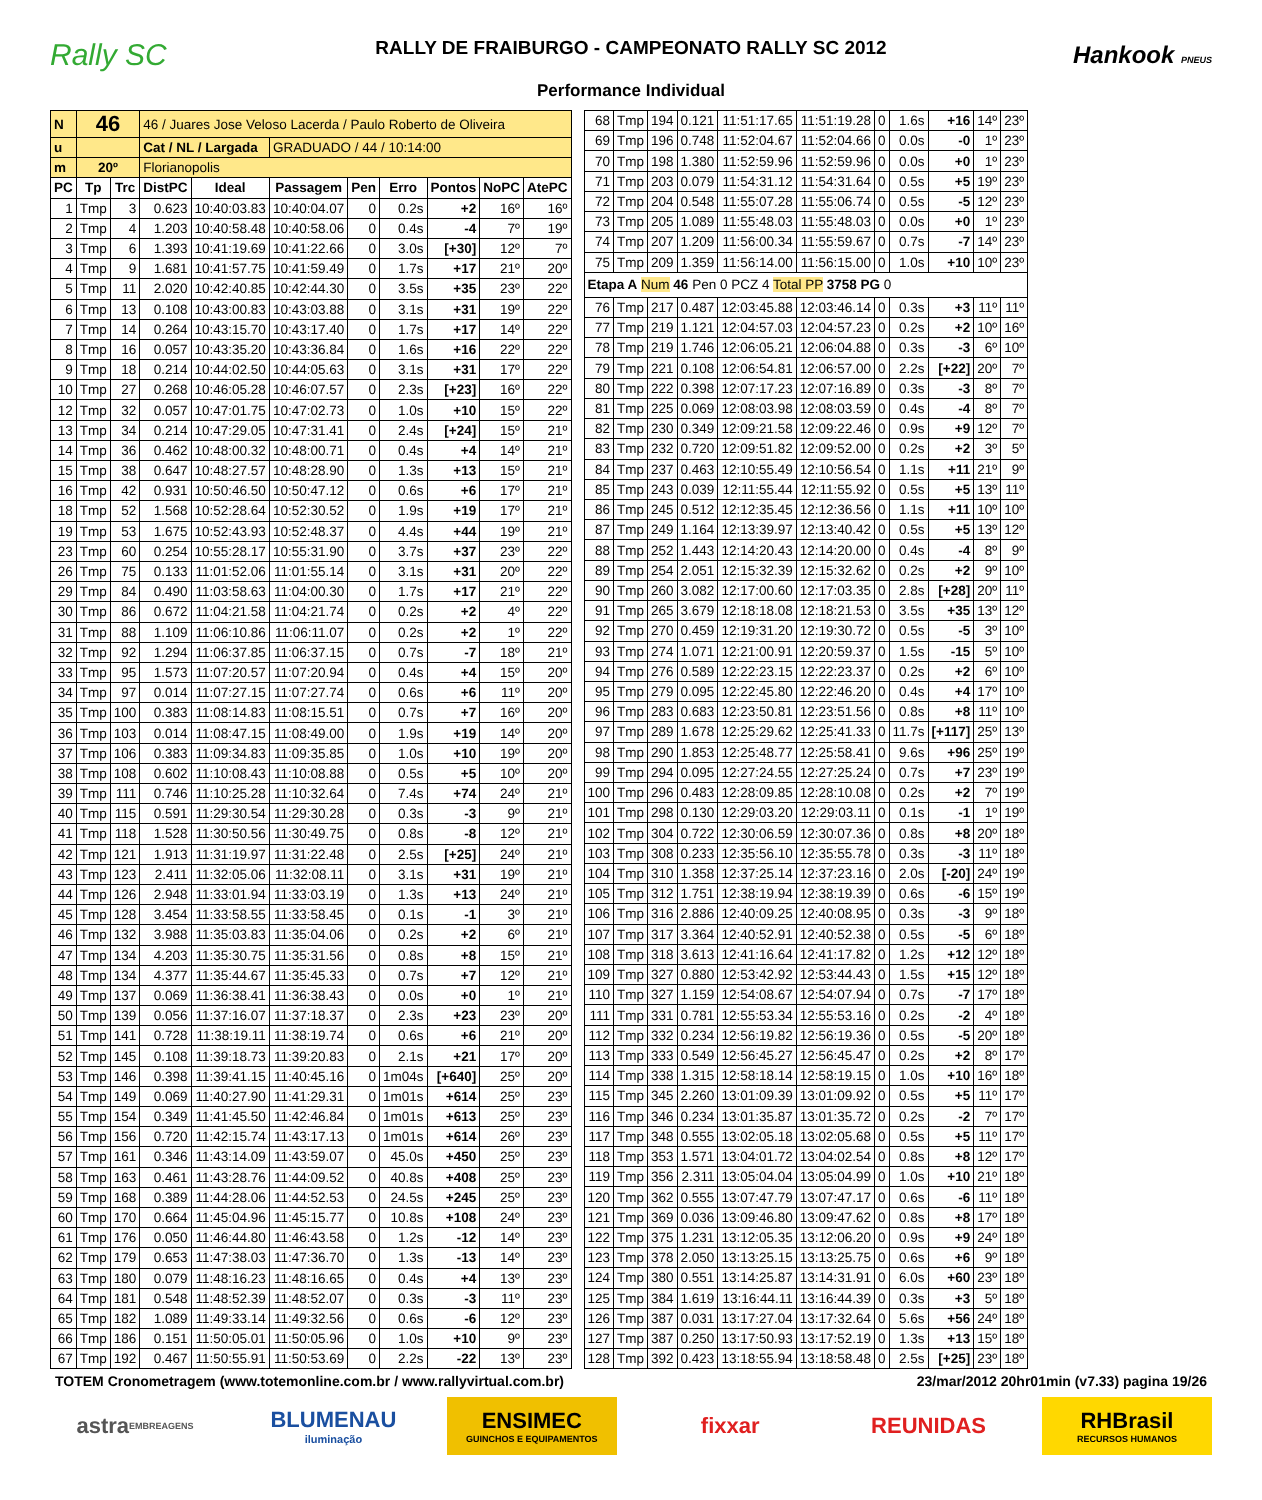Rally SC
RALLY DE FRAIBURGO - CAMPEONATO RALLY SC 2012
Performance Individual
Hankook PNEUS
| N | 46 | | 46 / Juares Jose Veloso Lacerda / Paulo Roberto de Oliveira | | | | | | | |
| u | | | Cat / NL / Largada | | GRADUADO / 44 / 10:14:00 | | | | | |
| m | 20º | | Florianopolis | | | | | | | |
| PC | Tp | Trc | DistPC | Ideal | Passagem | Pen | Erro | Pontos | NoPC | AtePC |
| 1 | Tmp | 3 | 0.623 | 10:40:03.83 | 10:40:04.07 | 0 | 0.2s | +2 | 16º | 16º |
| 2 | Tmp | 4 | 1.203 | 10:40:58.48 | 10:40:58.06 | 0 | 0.4s | -4 | 7º | 19º |
| 3 | Tmp | 6 | 1.393 | 10:41:19.69 | 10:41:22.66 | 0 | 3.0s | [+30] | 12º | 7º |
| 4 | Tmp | 9 | 1.681 | 10:41:57.75 | 10:41:59.49 | 0 | 1.7s | +17 | 21º | 20º |
| 5 | Tmp | 11 | 2.020 | 10:42:40.85 | 10:42:44.30 | 0 | 3.5s | +35 | 23º | 22º |
| 6 | Tmp | 13 | 0.108 | 10:43:00.83 | 10:43:03.88 | 0 | 3.1s | +31 | 19º | 22º |
| 7 | Tmp | 14 | 0.264 | 10:43:15.70 | 10:43:17.40 | 0 | 1.7s | +17 | 14º | 22º |
| 8 | Tmp | 16 | 0.057 | 10:43:35.20 | 10:43:36.84 | 0 | 1.6s | +16 | 22º | 22º |
| 9 | Tmp | 18 | 0.214 | 10:44:02.50 | 10:44:05.63 | 0 | 3.1s | +31 | 17º | 22º |
| 10 | Tmp | 27 | 0.268 | 10:46:05.28 | 10:46:07.57 | 0 | 2.3s | [+23] | 16º | 22º |
| 12 | Tmp | 32 | 0.057 | 10:47:01.75 | 10:47:02.73 | 0 | 1.0s | +10 | 15º | 22º |
| 13 | Tmp | 34 | 0.214 | 10:47:29.05 | 10:47:31.41 | 0 | 2.4s | [+24] | 15º | 21º |
| 14 | Tmp | 36 | 0.462 | 10:48:00.32 | 10:48:00.71 | 0 | 0.4s | +4 | 14º | 21º |
| 15 | Tmp | 38 | 0.647 | 10:48:27.57 | 10:48:28.90 | 0 | 1.3s | +13 | 15º | 21º |
| 16 | Tmp | 42 | 0.931 | 10:50:46.50 | 10:50:47.12 | 0 | 0.6s | +6 | 17º | 21º |
| 18 | Tmp | 52 | 1.568 | 10:52:28.64 | 10:52:30.52 | 0 | 1.9s | +19 | 17º | 21º |
| 19 | Tmp | 53 | 1.675 | 10:52:43.93 | 10:52:48.37 | 0 | 4.4s | +44 | 19º | 21º |
| 23 | Tmp | 60 | 0.254 | 10:55:28.17 | 10:55:31.90 | 0 | 3.7s | +37 | 23º | 22º |
| 26 | Tmp | 75 | 0.133 | 11:01:52.06 | 11:01:55.14 | 0 | 3.1s | +31 | 20º | 22º |
| 29 | Tmp | 84 | 0.490 | 11:03:58.63 | 11:04:00.30 | 0 | 1.7s | +17 | 21º | 22º |
| 30 | Tmp | 86 | 0.672 | 11:04:21.58 | 11:04:21.74 | 0 | 0.2s | +2 | 4º | 22º |
| 31 | Tmp | 88 | 1.109 | 11:06:10.86 | 11:06:11.07 | 0 | 0.2s | +2 | 1º | 22º |
| 32 | Tmp | 92 | 1.294 | 11:06:37.85 | 11:06:37.15 | 0 | 0.7s | -7 | 18º | 21º |
| 33 | Tmp | 95 | 1.573 | 11:07:20.57 | 11:07:20.94 | 0 | 0.4s | +4 | 15º | 20º |
| 34 | Tmp | 97 | 0.014 | 11:07:27.15 | 11:07:27.74 | 0 | 0.6s | +6 | 11º | 20º |
| 35 | Tmp | 100 | 0.383 | 11:08:14.83 | 11:08:15.51 | 0 | 0.7s | +7 | 16º | 20º |
| 36 | Tmp | 103 | 0.014 | 11:08:47.15 | 11:08:49.00 | 0 | 1.9s | +19 | 14º | 20º |
| 37 | Tmp | 106 | 0.383 | 11:09:34.83 | 11:09:35.85 | 0 | 1.0s | +10 | 19º | 20º |
| 38 | Tmp | 108 | 0.602 | 11:10:08.43 | 11:10:08.88 | 0 | 0.5s | +5 | 10º | 20º |
| 39 | Tmp | 111 | 0.746 | 11:10:25.28 | 11:10:32.64 | 0 | 7.4s | +74 | 24º | 21º |
| 40 | Tmp | 115 | 0.591 | 11:29:30.54 | 11:29:30.28 | 0 | 0.3s | -3 | 9º | 21º |
| 41 | Tmp | 118 | 1.528 | 11:30:50.56 | 11:30:49.75 | 0 | 0.8s | -8 | 12º | 21º |
| 42 | Tmp | 121 | 1.913 | 11:31:19.97 | 11:31:22.48 | 0 | 2.5s | [+25] | 24º | 21º |
| 43 | Tmp | 123 | 2.411 | 11:32:05.06 | 11:32:08.11 | 0 | 3.1s | +31 | 19º | 21º |
| 44 | Tmp | 126 | 2.948 | 11:33:01.94 | 11:33:03.19 | 0 | 1.3s | +13 | 24º | 21º |
| 45 | Tmp | 128 | 3.454 | 11:33:58.55 | 11:33:58.45 | 0 | 0.1s | -1 | 3º | 21º |
| 46 | Tmp | 132 | 3.988 | 11:35:03.83 | 11:35:04.06 | 0 | 0.2s | +2 | 6º | 21º |
| 47 | Tmp | 134 | 4.203 | 11:35:30.75 | 11:35:31.56 | 0 | 0.8s | +8 | 15º | 21º |
| 48 | Tmp | 134 | 4.377 | 11:35:44.67 | 11:35:45.33 | 0 | 0.7s | +7 | 12º | 21º |
| 49 | Tmp | 137 | 0.069 | 11:36:38.41 | 11:36:38.43 | 0 | 0.0s | +0 | 1º | 21º |
| 50 | Tmp | 139 | 0.056 | 11:37:16.07 | 11:37:18.37 | 0 | 2.3s | +23 | 23º | 20º |
| 51 | Tmp | 141 | 0.728 | 11:38:19.11 | 11:38:19.74 | 0 | 0.6s | +6 | 21º | 20º |
| 52 | Tmp | 145 | 0.108 | 11:39:18.73 | 11:39:20.83 | 0 | 2.1s | +21 | 17º | 20º |
| 53 | Tmp | 146 | 0.398 | 11:39:41.15 | 11:40:45.16 | 0 | 1m04s | [+640] | 25º | 20º |
| 54 | Tmp | 149 | 0.069 | 11:40:27.90 | 11:41:29.31 | 0 | 1m01s | +614 | 25º | 23º |
| 55 | Tmp | 154 | 0.349 | 11:41:45.50 | 11:42:46.84 | 0 | 1m01s | +613 | 25º | 23º |
| 56 | Tmp | 156 | 0.720 | 11:42:15.74 | 11:43:17.13 | 0 | 1m01s | +614 | 26º | 23º |
| 57 | Tmp | 161 | 0.346 | 11:43:14.09 | 11:43:59.07 | 0 | 45.0s | +450 | 25º | 23º |
| 58 | Tmp | 163 | 0.461 | 11:43:28.76 | 11:44:09.52 | 0 | 40.8s | +408 | 25º | 23º |
| 59 | Tmp | 168 | 0.389 | 11:44:28.06 | 11:44:52.53 | 0 | 24.5s | +245 | 25º | 23º |
| 60 | Tmp | 170 | 0.664 | 11:45:04.96 | 11:45:15.77 | 0 | 10.8s | +108 | 24º | 23º |
| 61 | Tmp | 176 | 0.050 | 11:46:44.80 | 11:46:43.58 | 0 | 1.2s | -12 | 14º | 23º |
| 62 | Tmp | 179 | 0.653 | 11:47:38.03 | 11:47:36.70 | 0 | 1.3s | -13 | 14º | 23º |
| 63 | Tmp | 180 | 0.079 | 11:48:16.23 | 11:48:16.65 | 0 | 0.4s | +4 | 13º | 23º |
| 64 | Tmp | 181 | 0.548 | 11:48:52.39 | 11:48:52.07 | 0 | 0.3s | -3 | 11º | 23º |
| 65 | Tmp | 182 | 1.089 | 11:49:33.14 | 11:49:32.56 | 0 | 0.6s | -6 | 12º | 23º |
| 66 | Tmp | 186 | 0.151 | 11:50:05.01 | 11:50:05.96 | 0 | 1.0s | +10 | 9º | 23º |
| 67 | Tmp | 192 | 0.467 | 11:50:55.91 | 11:50:53.69 | 0 | 2.2s | -22 | 13º | 23º |
| 68 | Tmp | 194 | 0.121 | 11:51:17.65 | 11:51:19.28 | 0 | 1.6s | +16 | 14º | 23º |
| 69 | Tmp | 196 | 0.748 | 11:52:04.67 | 11:52:04.66 | 0 | 0.0s | -0 | 1º | 23º |
| 70 | Tmp | 198 | 1.380 | 11:52:59.96 | 11:52:59.96 | 0 | 0.0s | +0 | 1º | 23º |
| 71 | Tmp | 203 | 0.079 | 11:54:31.12 | 11:54:31.64 | 0 | 0.5s | +5 | 19º | 23º |
| 72 | Tmp | 204 | 0.548 | 11:55:07.28 | 11:55:06.74 | 0 | 0.5s | -5 | 12º | 23º |
| 73 | Tmp | 205 | 1.089 | 11:55:48.03 | 11:55:48.03 | 0 | 0.0s | +0 | 1º | 23º |
| 74 | Tmp | 207 | 1.209 | 11:56:00.34 | 11:55:59.67 | 0 | 0.7s | -7 | 14º | 23º |
| 75 | Tmp | 209 | 1.359 | 11:56:14.00 | 11:56:15.00 | 0 | 1.0s | +10 | 10º | 23º |
| Etapa A Num 46 Pen 0 PCZ 4 Total PP 3758 PG 0 | | | | | | | | | | |
| 76 | Tmp | 217 | 0.487 | 12:03:45.88 | 12:03:46.14 | 0 | 0.3s | +3 | 11º | 11º |
| 77 | Tmp | 219 | 1.121 | 12:04:57.03 | 12:04:57.23 | 0 | 0.2s | +2 | 10º | 16º |
| 78 | Tmp | 219 | 1.746 | 12:06:05.21 | 12:06:04.88 | 0 | 0.3s | -3 | 6º | 10º |
| 79 | Tmp | 221 | 0.108 | 12:06:54.81 | 12:06:57.00 | 0 | 2.2s | [+22] | 20º | 7º |
| 80 | Tmp | 222 | 0.398 | 12:07:17.23 | 12:07:16.89 | 0 | 0.3s | -3 | 8º | 7º |
| 81 | Tmp | 225 | 0.069 | 12:08:03.98 | 12:08:03.59 | 0 | 0.4s | -4 | 8º | 7º |
| 82 | Tmp | 230 | 0.349 | 12:09:21.58 | 12:09:22.46 | 0 | 0.9s | +9 | 12º | 7º |
| 83 | Tmp | 232 | 0.720 | 12:09:51.82 | 12:09:52.00 | 0 | 0.2s | +2 | 3º | 5º |
| 84 | Tmp | 237 | 0.463 | 12:10:55.49 | 12:10:56.54 | 0 | 1.1s | +11 | 21º | 9º |
| 85 | Tmp | 243 | 0.039 | 12:11:55.44 | 12:11:55.92 | 0 | 0.5s | +5 | 13º | 11º |
| 86 | Tmp | 245 | 0.512 | 12:12:35.45 | 12:12:36.56 | 0 | 1.1s | +11 | 10º | 10º |
| 87 | Tmp | 249 | 1.164 | 12:13:39.97 | 12:13:40.42 | 0 | 0.5s | +5 | 13º | 12º |
| 88 | Tmp | 252 | 1.443 | 12:14:20.43 | 12:14:20.00 | 0 | 0.4s | -4 | 8º | 9º |
| 89 | Tmp | 254 | 2.051 | 12:15:32.39 | 12:15:32.62 | 0 | 0.2s | +2 | 9º | 10º |
| 90 | Tmp | 260 | 3.082 | 12:17:00.60 | 12:17:03.35 | 0 | 2.8s | [+28] | 20º | 11º |
| 91 | Tmp | 265 | 3.679 | 12:18:18.08 | 12:18:21.53 | 0 | 3.5s | +35 | 13º | 12º |
| 92 | Tmp | 270 | 0.459 | 12:19:31.20 | 12:19:30.72 | 0 | 0.5s | -5 | 3º | 10º |
| 93 | Tmp | 274 | 1.071 | 12:21:00.91 | 12:20:59.37 | 0 | 1.5s | -15 | 5º | 10º |
| 94 | Tmp | 276 | 0.589 | 12:22:23.15 | 12:22:23.37 | 0 | 0.2s | +2 | 6º | 10º |
| 95 | Tmp | 279 | 0.095 | 12:22:45.80 | 12:22:46.20 | 0 | 0.4s | +4 | 17º | 10º |
| 96 | Tmp | 283 | 0.683 | 12:23:50.81 | 12:23:51.56 | 0 | 0.8s | +8 | 11º | 10º |
| 97 | Tmp | 289 | 1.678 | 12:25:29.62 | 12:25:41.33 | 0 | 11.7s | [+117] | 25º | 13º |
| 98 | Tmp | 290 | 1.853 | 12:25:48.77 | 12:25:58.41 | 0 | 9.6s | +96 | 25º | 19º |
| 99 | Tmp | 294 | 0.095 | 12:27:24.55 | 12:27:25.24 | 0 | 0.7s | +7 | 23º | 19º |
| 100 | Tmp | 296 | 0.483 | 12:28:09.85 | 12:28:10.08 | 0 | 0.2s | +2 | 7º | 19º |
| 101 | Tmp | 298 | 0.130 | 12:29:03.20 | 12:29:03.11 | 0 | 0.1s | -1 | 1º | 19º |
| 102 | Tmp | 304 | 0.722 | 12:30:06.59 | 12:30:07.36 | 0 | 0.8s | +8 | 20º | 18º |
| 103 | Tmp | 308 | 0.233 | 12:35:56.10 | 12:35:55.78 | 0 | 0.3s | -3 | 11º | 18º |
| 104 | Tmp | 310 | 1.358 | 12:37:25.14 | 12:37:23.16 | 0 | 2.0s | [-20] | 24º | 19º |
| 105 | Tmp | 312 | 1.751 | 12:38:19.94 | 12:38:19.39 | 0 | 0.6s | -6 | 15º | 19º |
| 106 | Tmp | 316 | 2.886 | 12:40:09.25 | 12:40:08.95 | 0 | 0.3s | -3 | 9º | 18º |
| 107 | Tmp | 317 | 3.364 | 12:40:52.91 | 12:40:52.38 | 0 | 0.5s | -5 | 6º | 18º |
| 108 | Tmp | 318 | 3.613 | 12:41:16.64 | 12:41:17.82 | 0 | 1.2s | +12 | 12º | 18º |
| 109 | Tmp | 327 | 0.880 | 12:53:42.92 | 12:53:44.43 | 0 | 1.5s | +15 | 12º | 18º |
| 110 | Tmp | 327 | 1.159 | 12:54:08.67 | 12:54:07.94 | 0 | 0.7s | -7 | 17º | 18º |
| 111 | Tmp | 331 | 0.781 | 12:55:53.34 | 12:55:53.16 | 0 | 0.2s | -2 | 4º | 18º |
| 112 | Tmp | 332 | 0.234 | 12:56:19.82 | 12:56:19.36 | 0 | 0.5s | -5 | 20º | 18º |
| 113 | Tmp | 333 | 0.549 | 12:56:45.27 | 12:56:45.47 | 0 | 0.2s | +2 | 8º | 17º |
| 114 | Tmp | 338 | 1.315 | 12:58:18.14 | 12:58:19.15 | 0 | 1.0s | +10 | 16º | 18º |
| 115 | Tmp | 345 | 2.260 | 13:01:09.39 | 13:01:09.92 | 0 | 0.5s | +5 | 11º | 17º |
| 116 | Tmp | 346 | 0.234 | 13:01:35.87 | 13:01:35.72 | 0 | 0.2s | -2 | 7º | 17º |
| 117 | Tmp | 348 | 0.555 | 13:02:05.18 | 13:02:05.68 | 0 | 0.5s | +5 | 11º | 17º |
| 118 | Tmp | 353 | 1.571 | 13:04:01.72 | 13:04:02.54 | 0 | 0.8s | +8 | 12º | 17º |
| 119 | Tmp | 356 | 2.311 | 13:05:04.04 | 13:05:04.99 | 0 | 1.0s | +10 | 21º | 18º |
| 120 | Tmp | 362 | 0.555 | 13:07:47.79 | 13:07:47.17 | 0 | 0.6s | -6 | 11º | 18º |
| 121 | Tmp | 369 | 0.036 | 13:09:46.80 | 13:09:47.62 | 0 | 0.8s | +8 | 17º | 18º |
| 122 | Tmp | 375 | 1.231 | 13:12:05.35 | 13:12:06.20 | 0 | 0.9s | +9 | 24º | 18º |
| 123 | Tmp | 378 | 2.050 | 13:13:25.15 | 13:13:25.75 | 0 | 0.6s | +6 | 9º | 18º |
| 124 | Tmp | 380 | 0.551 | 13:14:25.87 | 13:14:31.91 | 0 | 6.0s | +60 | 23º | 18º |
| 125 | Tmp | 384 | 1.619 | 13:16:44.11 | 13:16:44.39 | 0 | 0.3s | +3 | 5º | 18º |
| 126 | Tmp | 387 | 0.031 | 13:17:27.04 | 13:17:32.64 | 0 | 5.6s | +56 | 24º | 18º |
| 127 | Tmp | 387 | 0.250 | 13:17:50.93 | 13:17:52.19 | 0 | 1.3s | +13 | 15º | 18º |
| 128 | Tmp | 392 | 0.423 | 13:18:55.94 | 13:18:58.48 | 0 | 2.5s | [+25] | 23º | 18º |
TOTEM Cronometragem (www.totemonline.com.br / www.rallyvirtual.com.br) 23/mar/2012 20hr01min (v7.33) pagina 19/26
astra EMBREAGENS
BLUMENAU
iluminação
ENSIMEC
GUINCHOS E EQUIPAMENTOS
fixxar REUNIDAS RHBrasil
RECURSOS HUMANOS